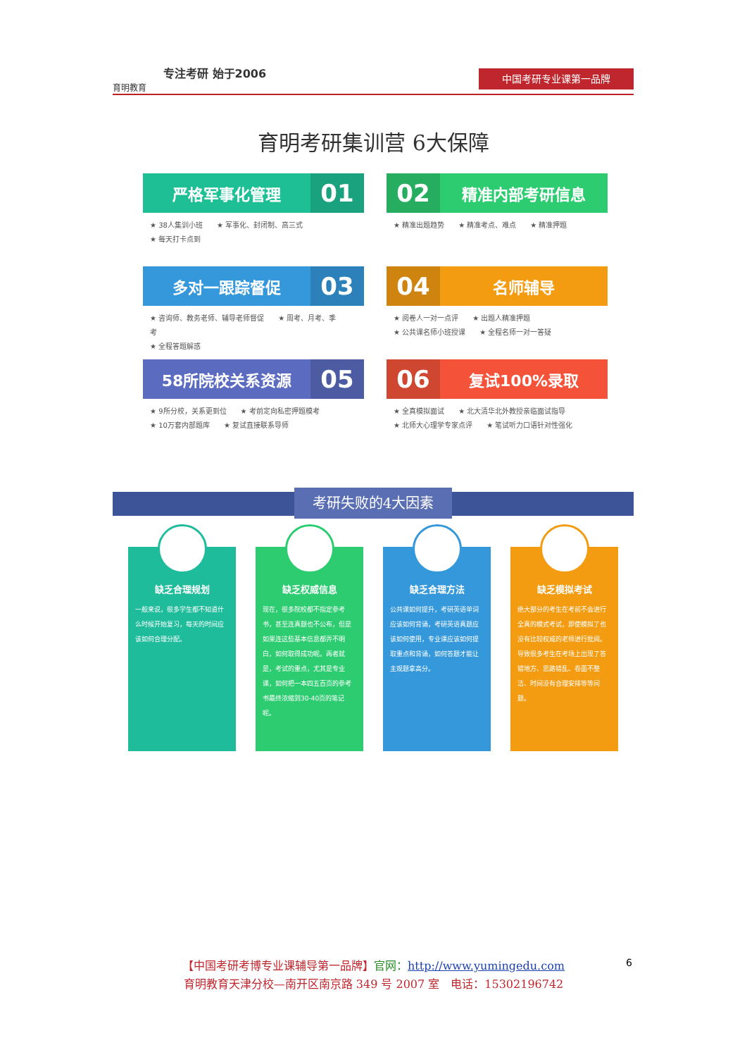专注考研 始于2006
育明教育
中国考研专业课第一品牌
育明考研集训营 6大保障
严格军事化管理 01
★ 38人集训小班 ★ 军事化、封闭制、高三式
★ 每天打卡点到
02 精准内部考研信息
★ 精准出题趋势 ★ 精准考点、难点 ★ 精准押题
多对一跟踪督促 03
★ 咨询师、教务老师、辅导老师督促 ★ 周考、月考、季考
★ 全程答题解惑
04 名师辅导
★ 阅卷人一对一点评 ★ 出题人精准押题
★ 公共课名师小班授课 ★ 全程名师一对一答疑
58所院校关系资源 05
★ 9所分校，关系更到位 ★ 考前定向私密押题模考
★ 10万套内部题库 ★ 复试直接联系导师
06 复试100%录取
★ 全真模拟面试 ★ 北大清华北外教授亲临面试指导
★ 北师大心理学专家点评 ★ 笔试听力口语针对性强化
考研失败的4大因素
缺乏合理规划
一般来说，很多学生都不知道什么时候开始复习，每天的时间应该如何合理分配。
缺乏权威信息
现在，很多院校都不指定参考书，甚至连真题也不公布，但是如果连这些基本信息都弄不明白，如何取得成功呢。再者就是，考试的重点，尤其是专业课，如何把一本四五百页的参考书最终浓缩到30-40页的笔记呢。
缺乏合理方法
公共课如何提升，考研英语单词应该如何背诵，考研英语真题应该如何使用，专业课应该如何提取重点和背诵，如何答题才能让主观题拿高分。
缺乏模拟考试
绝大部分的考生在考前不会进行全真的模式考试，即使模拟了也没有比较权威的老师进行批阅。导致很多考生在考场上出现了答错地方、思路错乱、卷面不整洁、时间没有合理安排等等问题。
【中国考研考博专业课辅导第一品牌】官网：http://www.yumingedu.com
育明教育天津分校—南开区南京路 349 号 2007 室　电话：15302196742
6